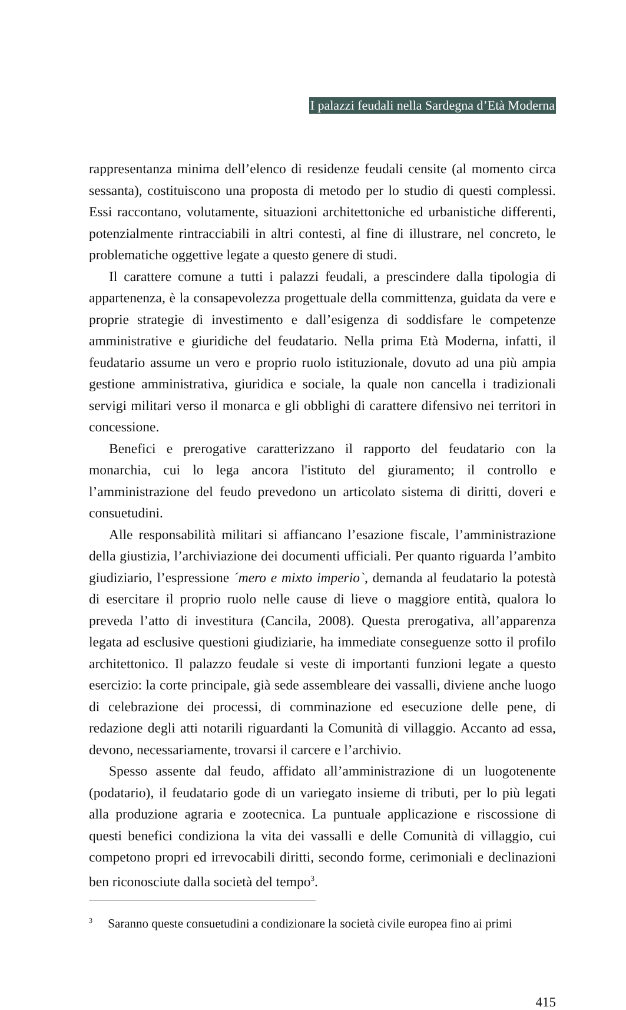I palazzi feudali nella Sardegna d’Età Moderna
rappresentanza minima dell’elenco di residenze feudali censite (al momento circa sessanta), costituiscono una proposta di metodo per lo studio di questi complessi. Essi raccontano, volutamente, situazioni architettoniche ed urbanistiche differenti, potenzialmente rintracciabili in altri contesti, al fine di illustrare, nel concreto, le problematiche oggettive legate a questo genere di studi.
Il carattere comune a tutti i palazzi feudali, a prescindere dalla tipologia di appartenenza, è la consapevolezza progettuale della committenza, guidata da vere e proprie strategie di investimento e dall’esigenza di soddisfare le competenze amministrative e giuridiche del feudatario. Nella prima Età Moderna, infatti, il feudatario assume un vero e proprio ruolo istituzionale, dovuto ad una più ampia gestione amministrativa, giuridica e sociale, la quale non cancella i tradizionali servigi militari verso il monarca e gli obblighi di carattere difensivo nei territori in concessione.
Benefici e prerogative caratterizzano il rapporto del feudatario con la monarchia, cui lo lega ancora l'istituto del giuramento; il controllo e l’amministrazione del feudo prevedono un articolato sistema di diritti, doveri e consuetudini.
Alle responsabilità militari si affiancano l’esazione fiscale, l’amministrazione della giustizia, l’archiviazione dei documenti ufficiali. Per quanto riguarda l’ambito giudiziario, l’espressione ´mero e mixto imperio`, demanda al feudatario la potestà di esercitare il proprio ruolo nelle cause di lieve o maggiore entità, qualora lo preveda l’atto di investitura (Cancila, 2008). Questa prerogativa, all’apparenza legata ad esclusive questioni giudiziarie, ha immediate conseguenze sotto il profilo architettonico. Il palazzo feudale si veste di importanti funzioni legate a questo esercizio: la corte principale, già sede assembleare dei vassalli, diviene anche luogo di celebrazione dei processi, di comminazione ed esecuzione delle pene, di redazione degli atti notarili riguardanti la Comunità di villaggio. Accanto ad essa, devono, necessariamente, trovarsi il carcere e l’archivio.
Spesso assente dal feudo, affidato all’amministrazione di un luogotenente (podatario), il feudatario gode di un variegato insieme di tributi, per lo più legati alla produzione agraria e zootecnica. La puntuale applicazione e riscossione di questi benefici condiziona la vita dei vassalli e delle Comunità di villaggio, cui competono propri ed irrevocabili diritti, secondo forme, cerimoniali e declinazioni ben riconosciute dalla società del tempo<sup>3</sup>.
<sup>3</sup> Saranno queste consuetudini a condizionare la società civile europea fino ai primi
415